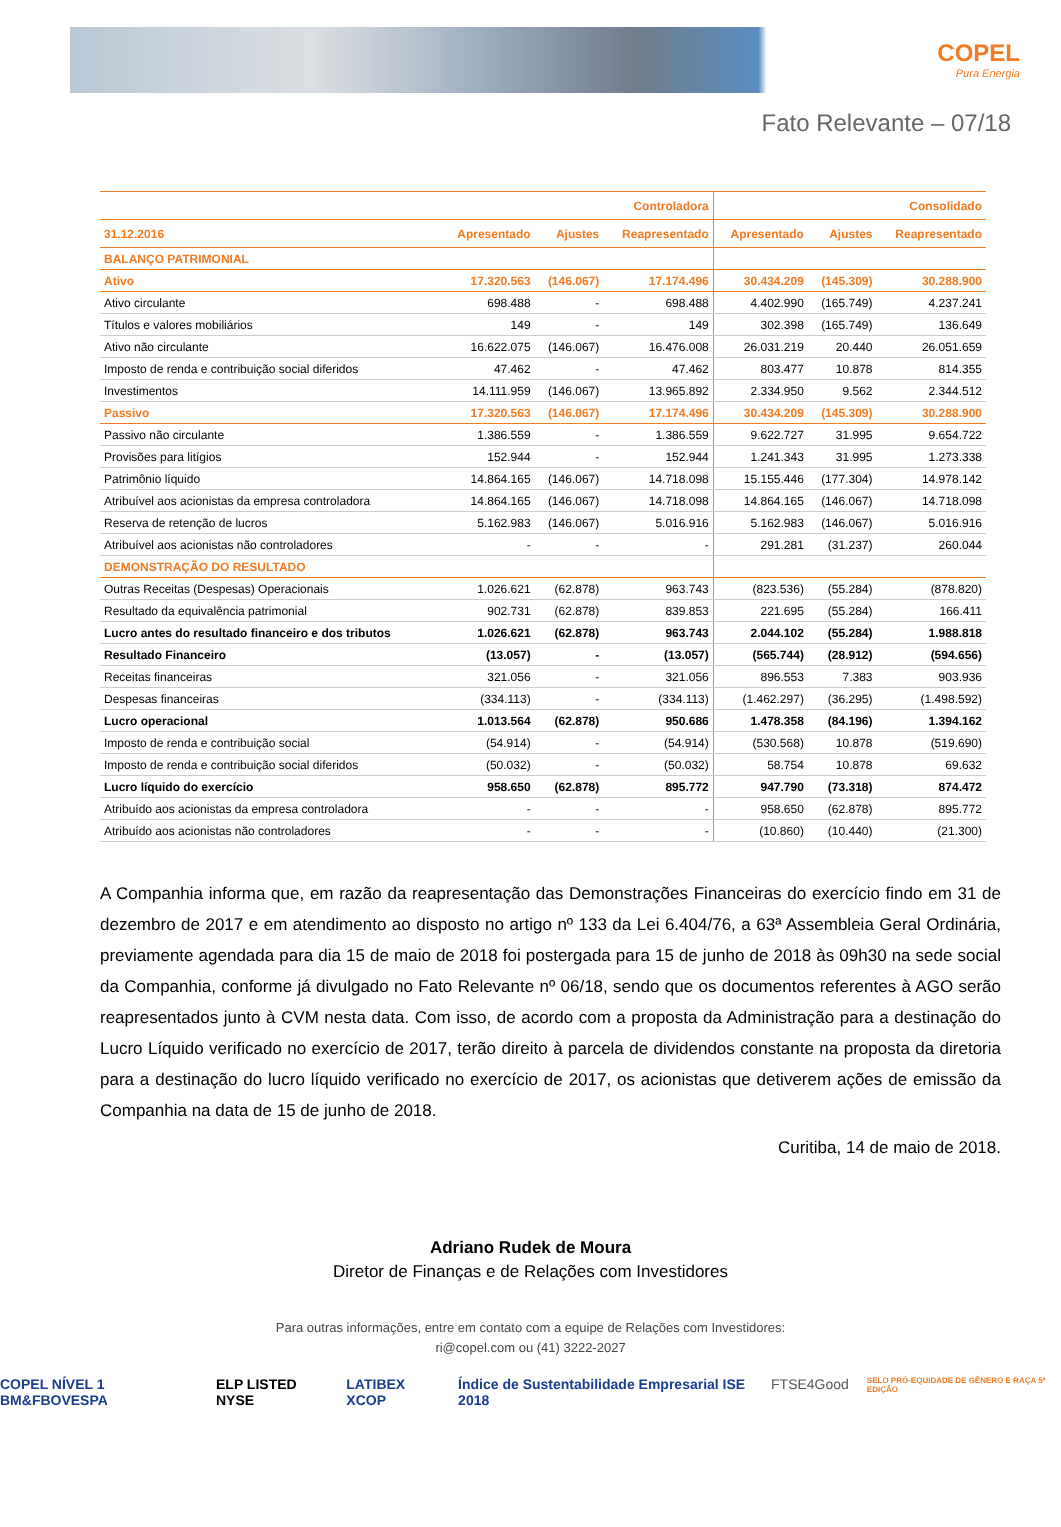COPEL
Pura Energia
Fato Relevante – 07/18
| | Controladora | | | Consolidado | | |
| --- | --- | --- | --- | --- | --- | --- |
| 31.12.2016 | Apresentado | Ajustes | Reapresentado | Apresentado | Ajustes | Reapresentado |
| BALANÇO PATRIMONIAL | | | | | | |
| Ativo | 17.320.563 | (146.067) | 17.174.496 | 30.434.209 | (145.309) | 30.288.900 |
| Ativo circulante | 698.488 | - | 698.488 | 4.402.990 | (165.749) | 4.237.241 |
| Títulos e valores mobiliários | 149 | - | 149 | 302.398 | (165.749) | 136.649 |
| Ativo não circulante | 16.622.075 | (146.067) | 16.476.008 | 26.031.219 | 20.440 | 26.051.659 |
| Imposto de renda e contribuição social diferidos | 47.462 | - | 47.462 | 803.477 | 10.878 | 814.355 |
| Investimentos | 14.111.959 | (146.067) | 13.965.892 | 2.334.950 | 9.562 | 2.344.512 |
| Passivo | 17.320.563 | (146.067) | 17.174.496 | 30.434.209 | (145.309) | 30.288.900 |
| Passivo não circulante | 1.386.559 | - | 1.386.559 | 9.622.727 | 31.995 | 9.654.722 |
| Provisões para litígios | 152.944 | - | 152.944 | 1.241.343 | 31.995 | 1.273.338 |
| Patrimônio líquido | 14.864.165 | (146.067) | 14.718.098 | 15.155.446 | (177.304) | 14.978.142 |
| Atribuível aos acionistas da empresa controladora | 14.864.165 | (146.067) | 14.718.098 | 14.864.165 | (146.067) | 14.718.098 |
| Reserva de retenção de lucros | 5.162.983 | (146.067) | 5.016.916 | 5.162.983 | (146.067) | 5.016.916 |
| Atribuível aos acionistas não controladores | - | - | - | 291.281 | (31.237) | 260.044 |
| DEMONSTRAÇÃO DO RESULTADO | | | | | | |
| Outras Receitas (Despesas) Operacionais | 1.026.621 | (62.878) | 963.743 | (823.536) | (55.284) | (878.820) |
| Resultado da equivalência patrimonial | 902.731 | (62.878) | 839.853 | 221.695 | (55.284) | 166.411 |
| Lucro antes do resultado financeiro e dos tributos | 1.026.621 | (62.878) | 963.743 | 2.044.102 | (55.284) | 1.988.818 |
| Resultado Financeiro | (13.057) | - | (13.057) | (565.744) | (28.912) | (594.656) |
| Receitas financeiras | 321.056 | - | 321.056 | 896.553 | 7.383 | 903.936 |
| Despesas financeiras | (334.113) | - | (334.113) | (1.462.297) | (36.295) | (1.498.592) |
| Lucro operacional | 1.013.564 | (62.878) | 950.686 | 1.478.358 | (84.196) | 1.394.162 |
| Imposto de renda e contribuição social | (54.914) | - | (54.914) | (530.568) | 10.878 | (519.690) |
| Imposto de renda e contribuição social diferidos | (50.032) | - | (50.032) | 58.754 | 10.878 | 69.632 |
| Lucro líquido do exercício | 958.650 | (62.878) | 895.772 | 947.790 | (73.318) | 874.472 |
| Atribuído aos acionistas da empresa controladora | - | - | - | 958.650 | (62.878) | 895.772 |
| Atribuído aos acionistas não controladores | - | - | - | (10.860) | (10.440) | (21.300) |
A Companhia informa que, em razão da reapresentação das Demonstrações Financeiras do exercício findo em 31 de dezembro de 2017 e em atendimento ao disposto no artigo nº 133 da Lei 6.404/76, a 63ª Assembleia Geral Ordinária, previamente agendada para dia 15 de maio de 2018 foi postergada para 15 de junho de 2018 às 09h30 na sede social da Companhia, conforme já divulgado no Fato Relevante nº 06/18, sendo que os documentos referentes à AGO serão reapresentados junto à CVM nesta data. Com isso, de acordo com a proposta da Administração para a destinação do Lucro Líquido verificado no exercício de 2017, terão direito à parcela de dividendos constante na proposta da diretoria para a destinação do lucro líquido verificado no exercício de 2017, os acionistas que detiverem ações de emissão da Companhia na data de 15 de junho de 2018.
Curitiba, 14 de maio de 2018.
Adriano Rudek de Moura
Diretor de Finanças e de Relações com Investidores
Para outras informações, entre em contato com a equipe de Relações com Investidores:
ri@copel.com ou (41) 3222-2027
COPEL NÍVEL 1 BM&FBOVESPA ELP LISTED NYSE LATIBEX XCOP Índice de Sustentabilidade Empresarial ISE 2018 FTSE4Good SELO PRÓ-EQUIDADE DE GÊNERO E RAÇA 5ª EDIÇÃO